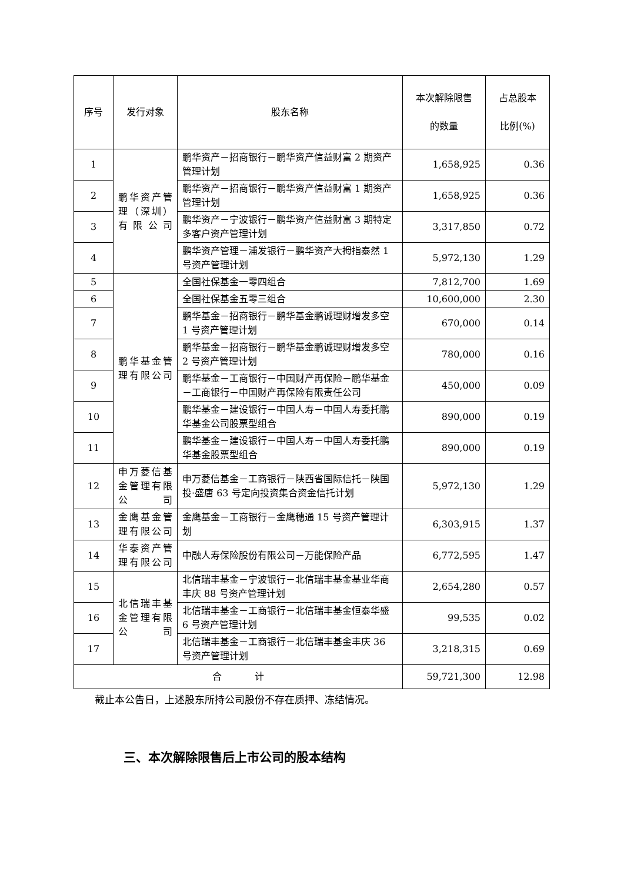| 序号 | 发行对象 | 股东名称 | 本次解除限售 的数量 | 占总股本 比例(%) |
| --- | --- | --- | --- | --- |
| 1 | 鹏华资产管理（深圳）有限公司 | 鹏华资产－招商银行－鹏华资产信益财富 2 期资产管理计划 | 1,658,925 | 0.36 |
| 2 | | 鹏华资产－招商银行－鹏华资产信益财富 1 期资产管理计划 | 1,658,925 | 0.36 |
| 3 | | 鹏华资产－宁波银行－鹏华资产信益财富 3 期特定多客户资产管理计划 | 3,317,850 | 0.72 |
| 4 | | 鹏华资产管理－浦发银行－鹏华资产大拇指泰然 1 号资产管理计划 | 5,972,130 | 1.29 |
| 5 | 鹏华基金管理有限公司 | 全国社保基金一零四组合 | 7,812,700 | 1.69 |
| 6 | | 全国社保基金五零三组合 | 10,600,000 | 2.30 |
| 7 | | 鹏华基金－招商银行－鹏华基金鹏诚理财增发多空 1 号资产管理计划 | 670,000 | 0.14 |
| 8 | | 鹏华基金－招商银行－鹏华基金鹏诚理财增发多空 2 号资产管理计划 | 780,000 | 0.16 |
| 9 | | 鹏华基金－工商银行－中国财产再保险－鹏华基金－工商银行－中国财产再保险有限责任公司 | 450,000 | 0.09 |
| 10 | | 鹏华基金－建设银行－中国人寿－中国人寿委托鹏华基金公司股票型组合 | 890,000 | 0.19 |
| 11 | | 鹏华基金－建设银行－中国人寿－中国人寿委托鹏华基金股票型组合 | 890,000 | 0.19 |
| 12 | 申万菱信基金管理有限公司 | 申万菱信基金－工商银行－陕西省国际信托－陕国投·盛唐 63 号定向投资集合资金信托计划 | 5,972,130 | 1.29 |
| 13 | 金鹰基金管理有限公司 | 金鹰基金－工商银行－金鹰穗通 15 号资产管理计划 | 6,303,915 | 1.37 |
| 14 | 华泰资产管理有限公司 | 中融人寿保险股份有限公司－万能保险产品 | 6,772,595 | 1.47 |
| 15 | 北信瑞丰基金管理有限公司 | 北信瑞丰基金－宁波银行－北信瑞丰基金基业华商丰庆 88 号资产管理计划 | 2,654,280 | 0.57 |
| 16 | | 北信瑞丰基金－工商银行－北信瑞丰基金恒泰华盛 6 号资产管理计划 | 99,535 | 0.02 |
| 17 | | 北信瑞丰基金－工商银行－北信瑞丰基金丰庆 36 号资产管理计划 | 3,218,315 | 0.69 |
| 合 计 | | | 59,721,300 | 12.98 |
截止本公告日，上述股东所持公司股份不存在质押、冻结情况。
三、本次解除限售后上市公司的股本结构